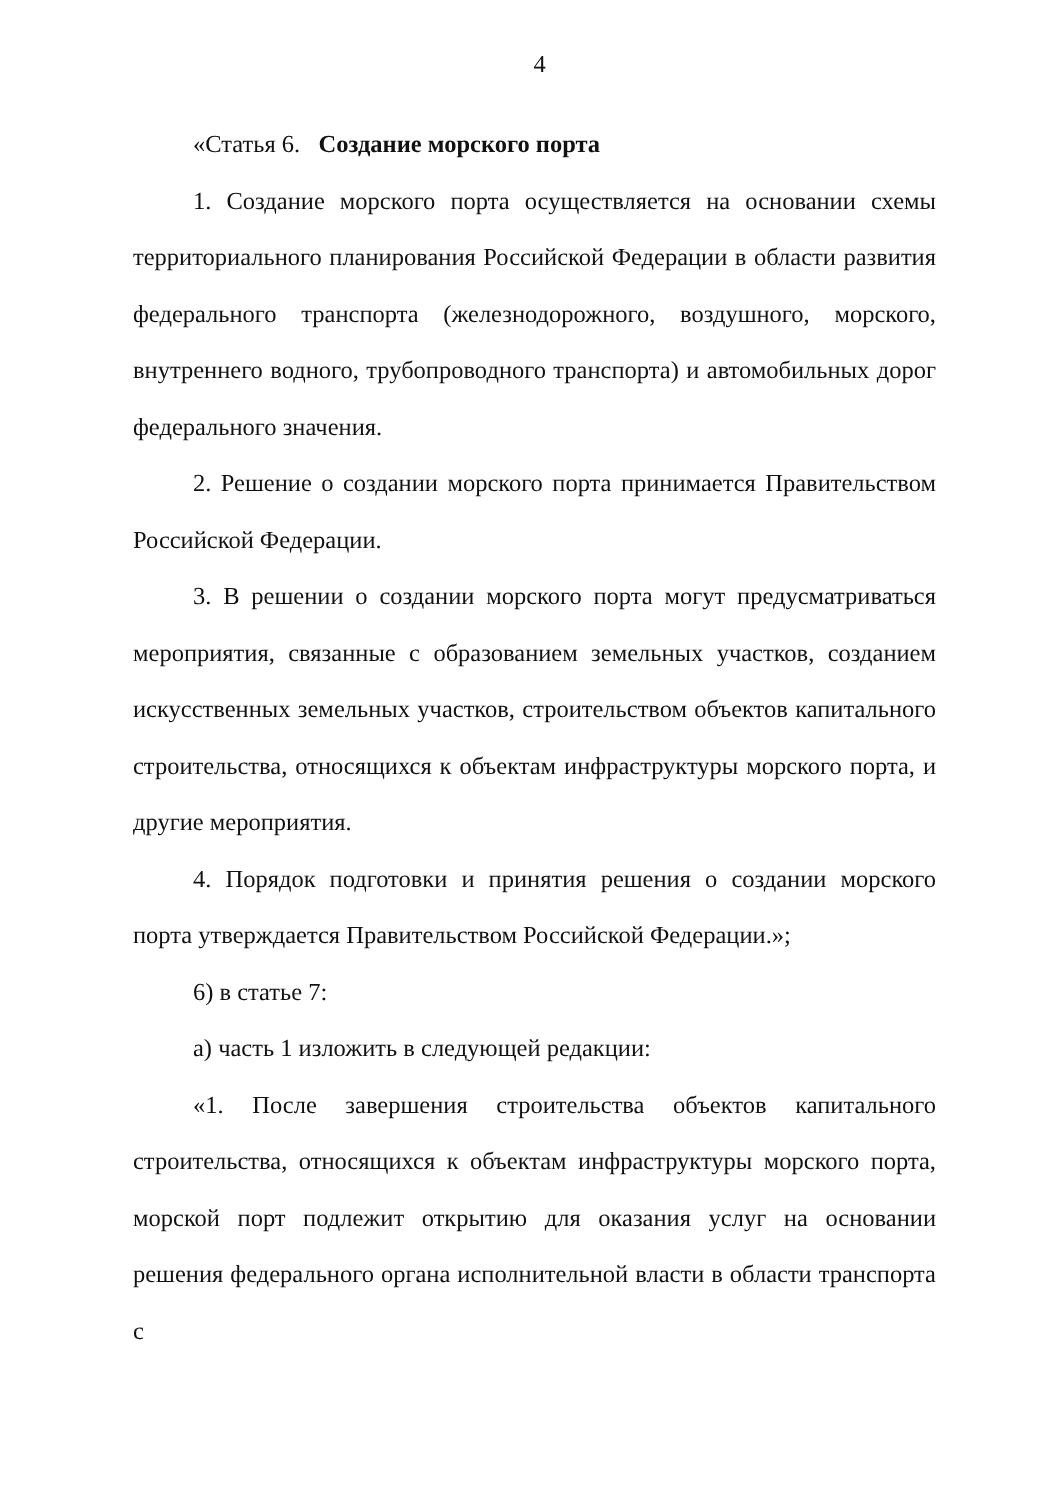4
«Статья 6. Создание морского порта
1. Создание морского порта осуществляется на основании схемы территориального планирования Российской Федерации в области развития федерального транспорта (железнодорожного, воздушного, морского, внутреннего водного, трубопроводного транспорта) и автомобильных дорог федерального значения.
2. Решение о создании морского порта принимается Правительством Российской Федерации.
3. В решении о создании морского порта могут предусматриваться мероприятия, связанные с образованием земельных участков, созданием искусственных земельных участков, строительством объектов капитального строительства, относящихся к объектам инфраструктуры морского порта, и другие мероприятия.
4. Порядок подготовки и принятия решения о создании морского порта утверждается Правительством Российской Федерации.»;
6) в статье 7:
а) часть 1 изложить в следующей редакции:
«1. После завершения строительства объектов капитального строительства, относящихся к объектам инфраструктуры морского порта, морской порт подлежит открытию для оказания услуг на основании решения федерального органа исполнительной власти в области транспорта с